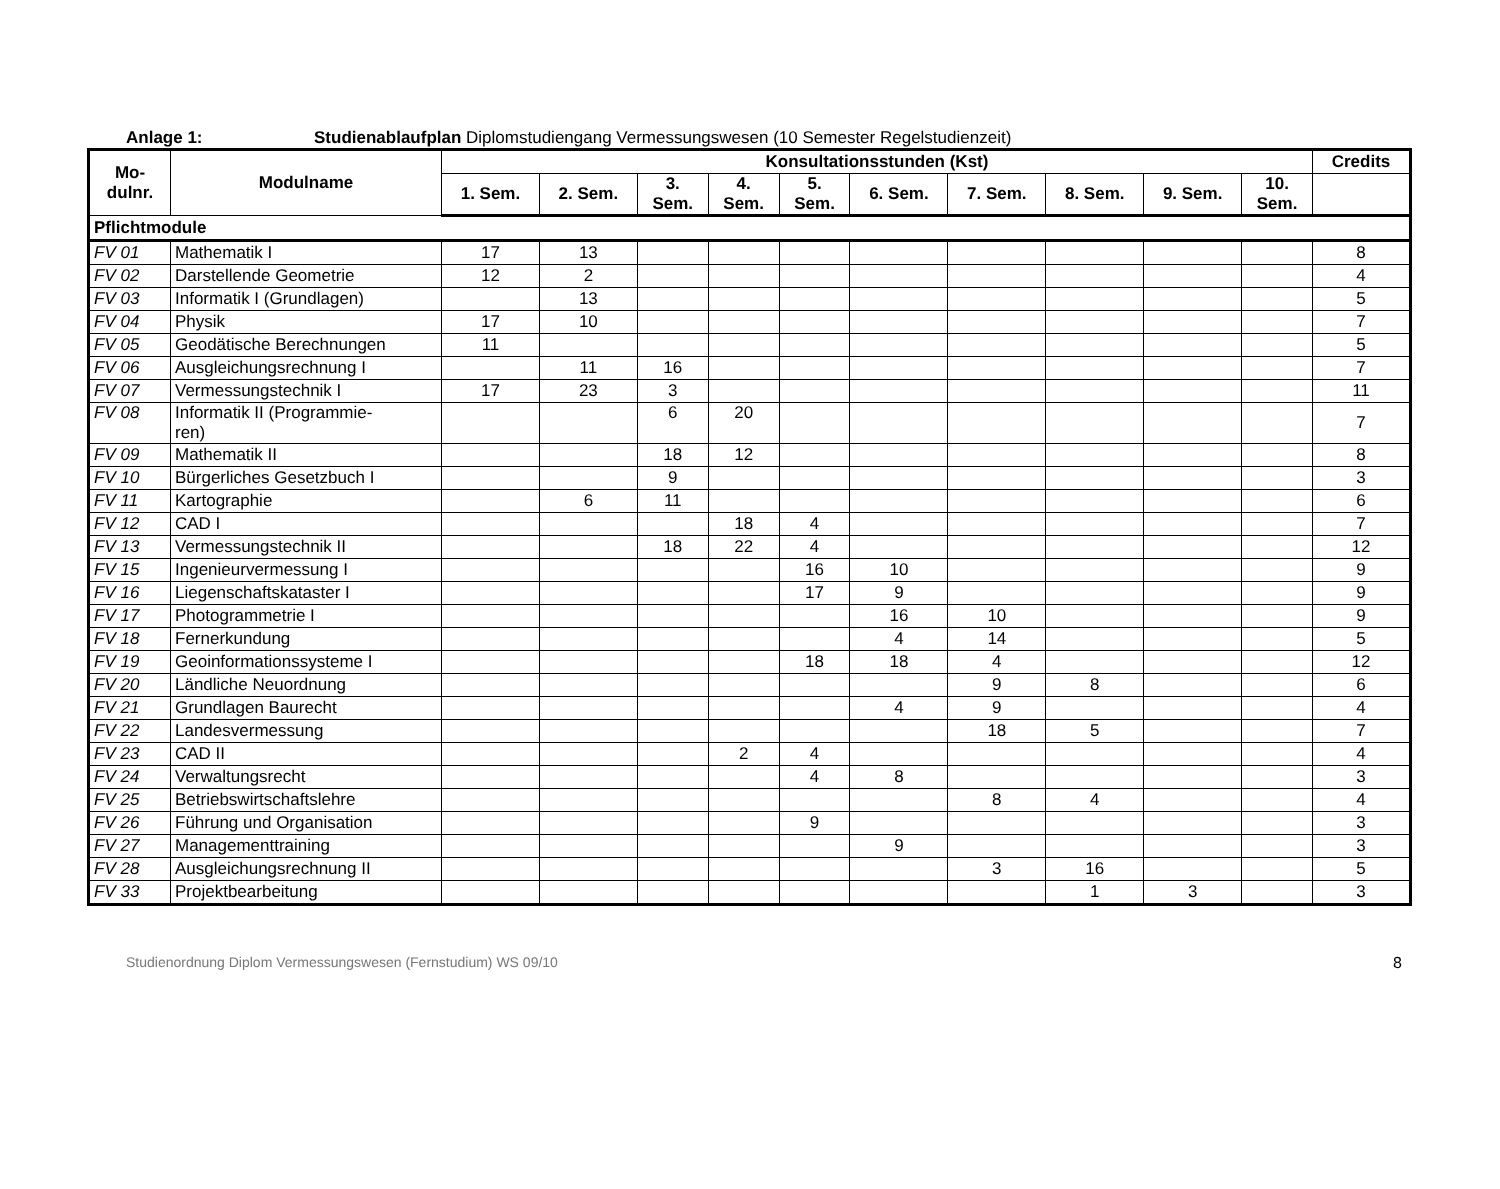Anlage 1: Studienablaufplan Diplomstudiengang Vermessungswesen (10 Semester Regelstudienzeit)
| Mo- dulnr. | Modulname | Konsultationsstunden (Kst) | | | | | | | | | | Credits |
| --- | --- | --- | --- | --- | --- | --- | --- | --- | --- | --- | --- | --- |
| | | 1. Sem. | 2. Sem. | 3. Sem. | 4. Sem. | 5. Sem. | 6. Sem. | 7. Sem. | 8. Sem. | 9. Sem. | 10. Sem. | |
| Pflichtmodule | | | | | | | | | | | | |
| FV 01 | Mathematik I | 17 | 13 | | | | | | | | | 8 |
| FV 02 | Darstellende Geometrie | 12 | 2 | | | | | | | | | 4 |
| FV 03 | Informatik I (Grundlagen) | | 13 | | | | | | | | | 5 |
| FV 04 | Physik | 17 | 10 | | | | | | | | | 7 |
| FV 05 | Geodätische Berechnungen | 11 | | | | | | | | | | 5 |
| FV 06 | Ausgleichungsrechnung I | | 11 | 16 | | | | | | | | 7 |
| FV 07 | Vermessungstechnik I | 17 | 23 | 3 | | | | | | | | 11 |
| FV 08 | Informatik II (Programmie- ren) | | | 6 | 20 | | | | | | | 7 |
| FV 09 | Mathematik II | | | 18 | 12 | | | | | | | 8 |
| FV 10 | Bürgerliches Gesetzbuch I | | | 9 | | | | | | | | 3 |
| FV 11 | Kartographie | | 6 | 11 | | | | | | | | 6 |
| FV 12 | CAD I | | | | 18 | 4 | | | | | | 7 |
| FV 13 | Vermessungstechnik II | | | 18 | 22 | 4 | | | | | | 12 |
| FV 15 | Ingenieurvermessung I | | | | | 16 | 10 | | | | | 9 |
| FV 16 | Liegenschaftskataster I | | | | | 17 | 9 | | | | | 9 |
| FV 17 | Photogrammetrie I | | | | | | 16 | 10 | | | | 9 |
| FV 18 | Fernerkundung | | | | | | 4 | 14 | | | | 5 |
| FV 19 | Geoinformationssysteme I | | | | | 18 | 18 | 4 | | | | 12 |
| FV 20 | Ländliche Neuordnung | | | | | | | 9 | 8 | | | 6 |
| FV 21 | Grundlagen Baurecht | | | | | | 4 | 9 | | | | 4 |
| FV 22 | Landesvermessung | | | | | | | 18 | 5 | | | 7 |
| FV 23 | CAD II | | | | 2 | 4 | | | | | | 4 |
| FV 24 | Verwaltungsrecht | | | | | 4 | 8 | | | | | 3 |
| FV 25 | Betriebswirtschaftslehre | | | | | | | 8 | 4 | | | 4 |
| FV 26 | Führung und Organisation | | | | | 9 | | | | | | 3 |
| FV 27 | Managementtraining | | | | | | 9 | | | | | 3 |
| FV 28 | Ausgleichungsrechnung II | | | | | | | 3 | 16 | | | 5 |
| FV 33 | Projektbearbeitung | | | | | | | | 1 | 3 | | 3 |
Studienordnung Diplom Vermessungswesen (Fernstudium) WS 09/10 8